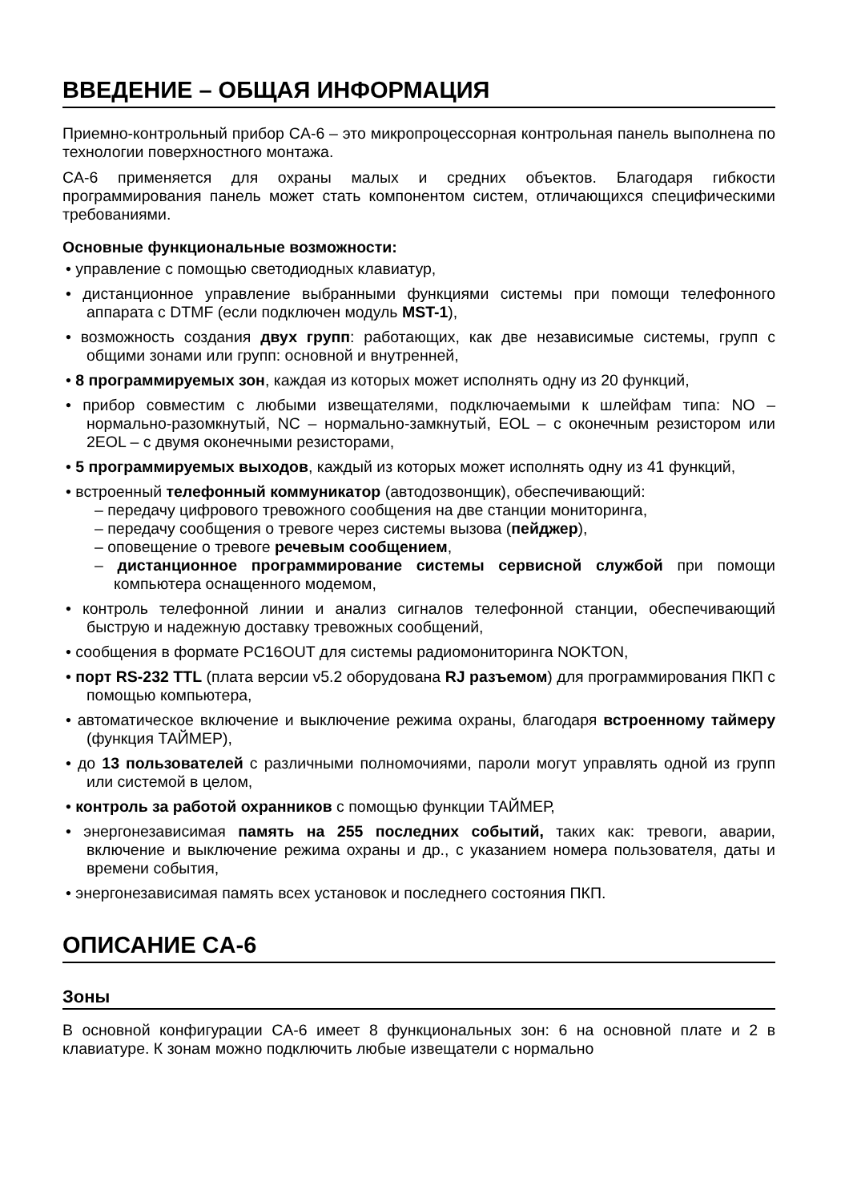ВВЕДЕНИЕ – ОБЩАЯ ИНФОРМАЦИЯ
Приемно-контрольный прибор CA-6 – это микропроцессорная контрольная панель выполнена по технологии поверхностного монтажа.
CA-6 применяется для охраны малых и средних объектов. Благодаря гибкости программирования панель может стать компонентом систем, отличающихся специфическими требованиями.
Основные функциональные возможности:
• управление с помощью светодиодных клавиатур,
• дистанционное управление выбранными функциями системы при помощи телефонного аппарата с DTMF (если подключен модуль MST-1),
• возможность создания двух групп: работающих, как две независимые системы, групп с общими зонами или групп: основной и внутренней,
• 8 программируемых зон, каждая из которых может исполнять одну из 20 функций,
• прибор совместим с любыми извещателями, подключаемыми к шлейфам типа: NO – нормально-разомкнутый, NC – нормально-замкнутый, EOL – с оконечным резистором или 2EOL – с двумя оконечными резисторами,
• 5 программируемых выходов, каждый из которых может исполнять одну из 41 функций,
• встроенный телефонный коммуникатор (автодозвонщик), обеспечивающий:
– передачу цифрового тревожного сообщения на две станции мониторинга,
– передачу сообщения о тревоге через системы вызова (пейджер),
– оповещение о тревоге речевым сообщением,
– дистанционное программирование системы сервисной службой при помощи компьютера оснащенного модемом,
• контроль телефонной линии и анализ сигналов телефонной станции, обеспечивающий быструю и надежную доставку тревожных сообщений,
• сообщения в формате PC16OUT для системы радиомониторинга NOKTON,
• порт RS-232 TTL (плата версии v5.2 оборудована RJ разъемом) для программирования ПКП с помощью компьютера,
• автоматическое включение и выключение режима охраны, благодаря встроенному таймеру (функция ТАЙМЕР),
• до 13 пользователей с различными полномочиями, пароли могут управлять одной из групп или системой в целом,
• контроль за работой охранников с помощью функции ТАЙМЕР,
• энергонезависимая память на 255 последних событий, таких как: тревоги, аварии, включение и выключение режима охраны и др., с указанием номера пользователя, даты и времени события,
• энергонезависимая память всех установок и последнего состояния ПКП.
ОПИСАНИЕ CA-6
Зоны
В основной конфигурации CA-6 имеет 8 функциональных зон: 6 на основной плате и 2 в клавиатуре. К зонам можно подключить любые извещатели с нормально